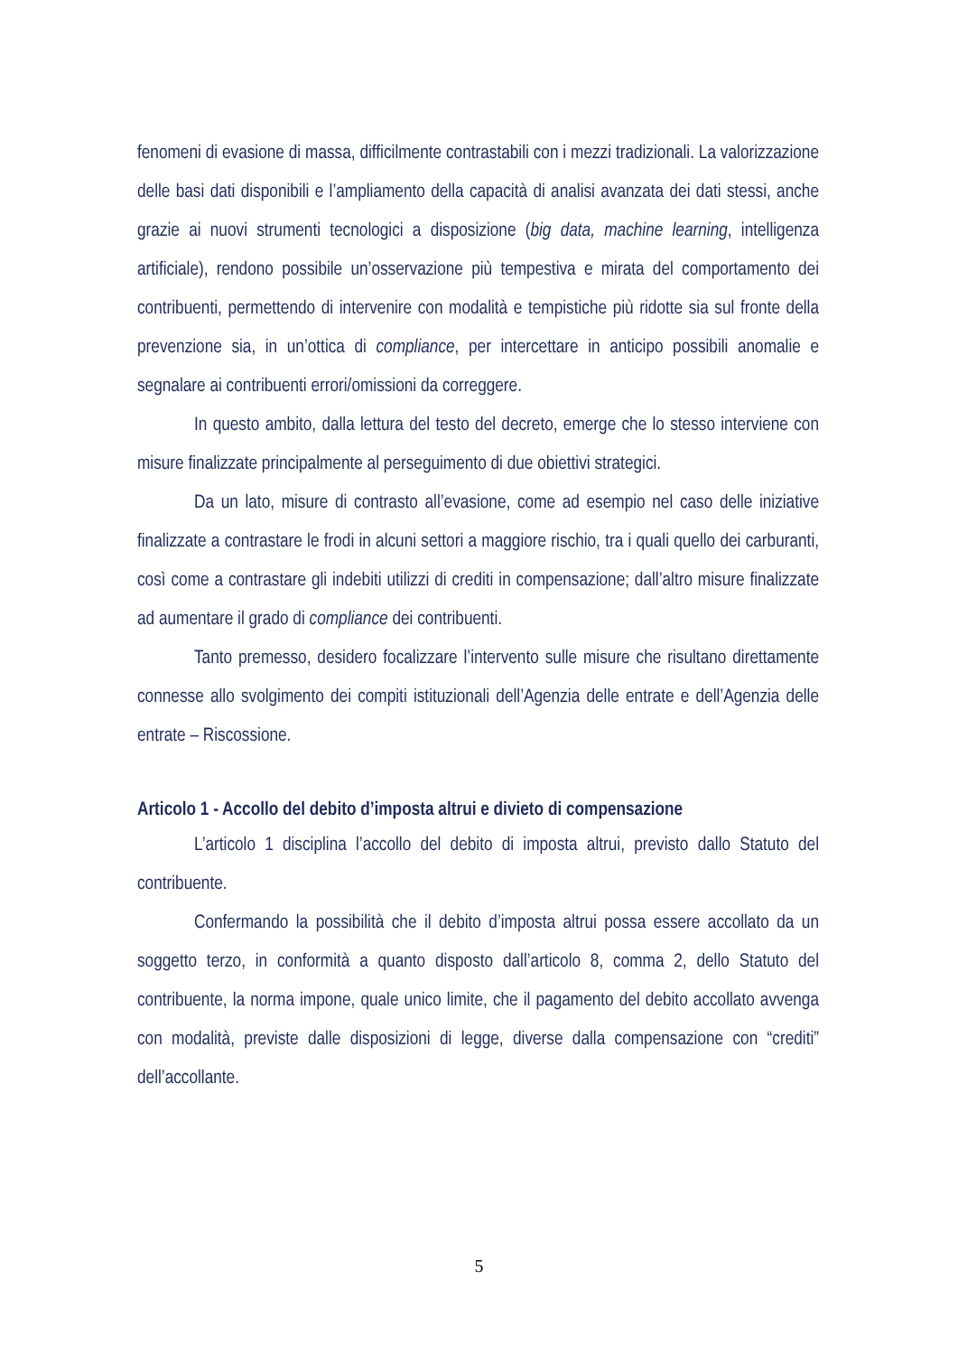fenomeni di evasione di massa, difficilmente contrastabili con i mezzi tradizionali. La valorizzazione delle basi dati disponibili e l’ampliamento della capacità di analisi avanzata dei dati stessi, anche grazie ai nuovi strumenti tecnologici a disposizione (big data, machine learning, intelligenza artificiale), rendono possibile un’osservazione più tempestiva e mirata del comportamento dei contribuenti, permettendo di intervenire con modalità e tempistiche più ridotte sia sul fronte della prevenzione sia, in un’ottica di compliance, per intercettare in anticipo possibili anomalie e segnalare ai contribuenti errori/omissioni da correggere.
In questo ambito, dalla lettura del testo del decreto, emerge che lo stesso interviene con misure finalizzate principalmente al perseguimento di due obiettivi strategici.
Da un lato, misure di contrasto all’evasione, come ad esempio nel caso delle iniziative finalizzate a contrastare le frodi in alcuni settori a maggiore rischio, tra i quali quello dei carburanti, così come a contrastare gli indebiti utilizzi di crediti in compensazione; dall’altro misure finalizzate ad aumentare il grado di compliance dei contribuenti.
Tanto premesso, desidero focalizzare l’intervento sulle misure che risultano direttamente connesse allo svolgimento dei compiti istituzionali dell’Agenzia delle entrate e dell’Agenzia delle entrate – Riscossione.
Articolo 1 - Accollo del debito d’imposta altrui e divieto di compensazione
L’articolo 1 disciplina l’accollo del debito di imposta altrui, previsto dallo Statuto del contribuente.
Confermando la possibilità che il debito d’imposta altrui possa essere accollato da un soggetto terzo, in conformità a quanto disposto dall’articolo 8, comma 2, dello Statuto del contribuente, la norma impone, quale unico limite, che il pagamento del debito accollato avvenga con modalità, previste dalle disposizioni di legge, diverse dalla compensazione con “crediti” dell’accollante.
5